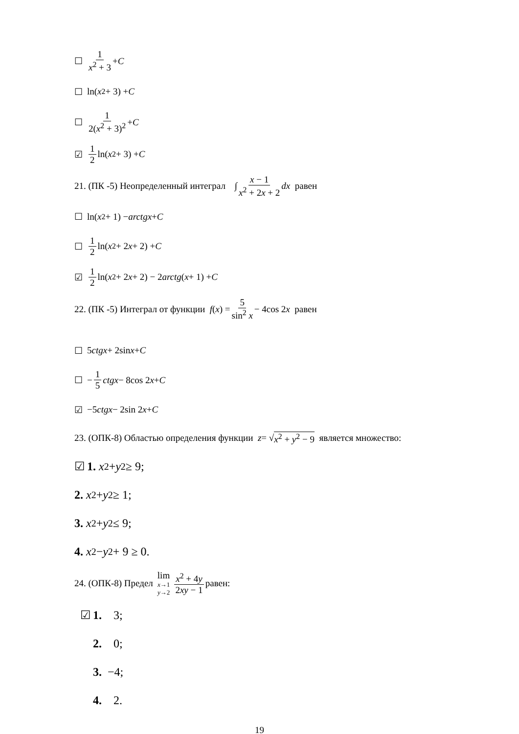☐ 1 x<sup>2</sup> + 3 + C
☐ ln( x<sup>2</sup> + 3) + C
☐ 1 2(x<sup>2</sup> + 3)<sup>2</sup> + C
☑ 1 2 ln( x<sup>2</sup> + 3) + C
21. (ПК -5) Неопределенный интеграл ∫ x − 1 x<sup>2</sup> + 2x + 2 dx равен
☐ ln( x<sup>2</sup> + 1) − arctgx + C
☐ 1 2 ln( x<sup>2</sup> + 2 x + 2) + C
☑ 1 2 ln( x<sup>2</sup> + 2 x + 2) − 2 arctg (x + 1) + C
22. (ПК -5) Интеграл от функции f (x) = 5 sin<sup>2</sup> x − 4cos 2 x равен
☐ 5 ctgx + 2sin x + C
☐ − 1 5 ctgx − 8cos 2 x + C
☑ −5 ctgx − 2sin 2 x + C
23. (ОПК-8) Областью определения функции z = √ x<sup>2</sup> + y<sup>2</sup> − 9 является множество:
☑ 1. x<sup>2</sup> + y<sup>2</sup> ≥ 9;
2. x<sup>2</sup> + y<sup>2</sup> ≥ 1;
3. x<sup>2</sup> + y<sup>2</sup> ≤ 9;
4. x<sup>2</sup> − y<sup>2</sup> + 9 ≥ 0.
24. (ОПК-8) Предел lim x→1
y→2 x<sup>2</sup> + 4y 2xy − 1 равен:
☑ 1. 3;
2. 0;
3. −4;
4. 2.
19